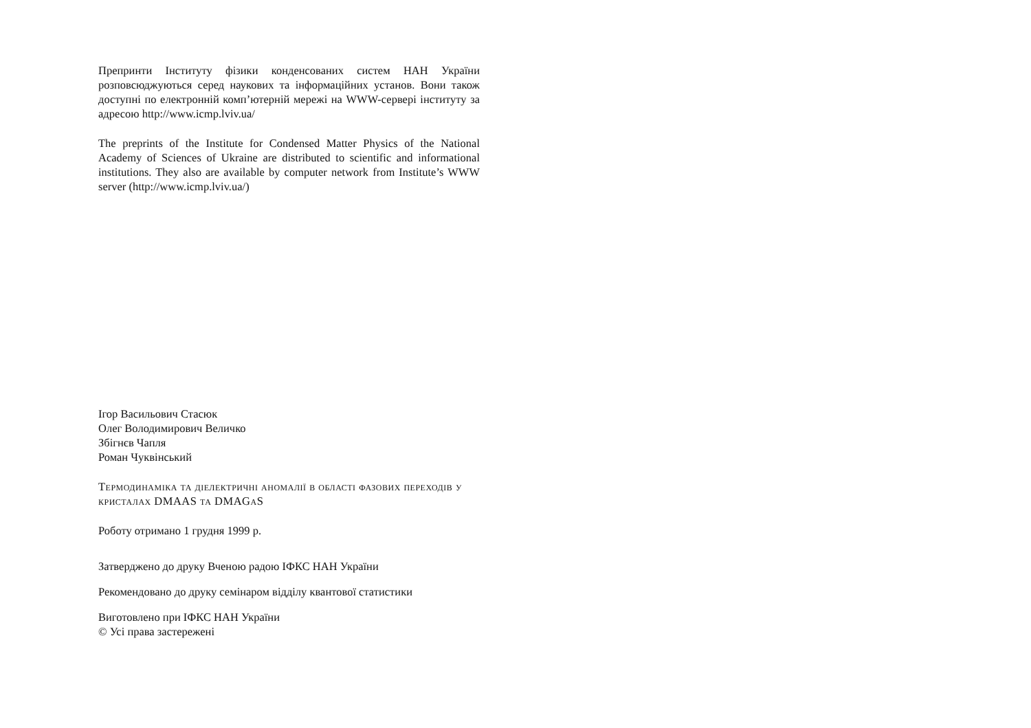Препринти Інституту фізики конденсованих систем НАН України розповсюджуються серед наукових та інформаційних установ. Вони також доступні по електронній комп’ютерній мережі на WWW-сервері інституту за адресою http://www.icmp.lviv.ua/
The preprints of the Institute for Condensed Matter Physics of the National Academy of Sciences of Ukraine are distributed to scientific and informational institutions. They also are available by computer network from Institute’s WWW server (http://www.icmp.lviv.ua/)
Ігор Васильович Стасюк
Олег Володимирович Величко
Збігнєв Чапля
Роман Чуквінський
Термодинаміка та діелектричні аномалії в області фазових переходів у кристалах DMAAS та DMAGaS
Роботу отримано 1 грудня 1999 р.
Затверджено до друку Вченою радою ІФКС НАН України
Рекомендовано до друку семінаром відділу квантової статистики
Виготовлено при ІФКС НАН України
© Усі права застережені